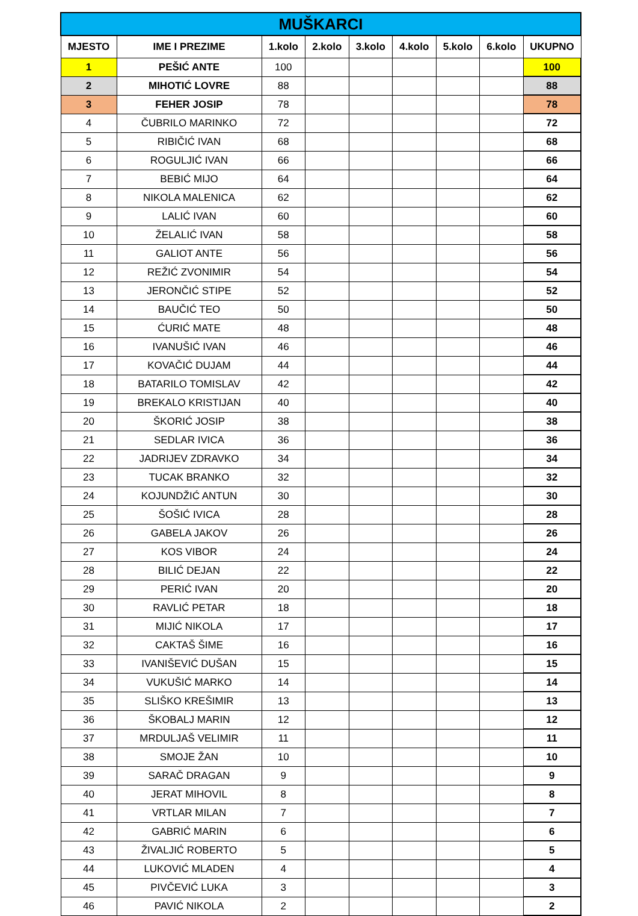| MUŠKARCI | | | | | | | | |
| --- | --- | --- | --- | --- | --- | --- | --- | --- |
| MJESTO | IME I PREZIME | 1.kolo | 2.kolo | 3.kolo | 4.kolo | 5.kolo | 6.kolo | UKUPNO |
| 1 | PEŠIĆ ANTE | 100 | | | | | | 100 |
| 2 | MIHOTIĆ LOVRE | 88 | | | | | | 88 |
| 3 | FEHER JOSIP | 78 | | | | | | 78 |
| 4 | ČUBRILO MARINKO | 72 | | | | | | 72 |
| 5 | RIBIČIĆ IVAN | 68 | | | | | | 68 |
| 6 | ROGULJIĆ IVAN | 66 | | | | | | 66 |
| 7 | BEBIĆ MIJO | 64 | | | | | | 64 |
| 8 | NIKOLA MALENICA | 62 | | | | | | 62 |
| 9 | LALIĆ IVAN | 60 | | | | | | 60 |
| 10 | ŽELALIĆ IVAN | 58 | | | | | | 58 |
| 11 | GALIOT ANTE | 56 | | | | | | 56 |
| 12 | REŽIĆ ZVONIMIR | 54 | | | | | | 54 |
| 13 | JERONČIĆ STIPE | 52 | | | | | | 52 |
| 14 | BAUČIĆ TEO | 50 | | | | | | 50 |
| 15 | ĆURIĆ MATE | 48 | | | | | | 48 |
| 16 | IVANUŠIĆ IVAN | 46 | | | | | | 46 |
| 17 | KOVAČIĆ DUJAM | 44 | | | | | | 44 |
| 18 | BATARILO TOMISLAV | 42 | | | | | | 42 |
| 19 | BREKALO KRISTIJAN | 40 | | | | | | 40 |
| 20 | ŠKORIĆ JOSIP | 38 | | | | | | 38 |
| 21 | SEDLAR IVICA | 36 | | | | | | 36 |
| 22 | JADRIJEV ZDRAVKO | 34 | | | | | | 34 |
| 23 | TUCAK BRANKO | 32 | | | | | | 32 |
| 24 | KOJUNDŽIĆ ANTUN | 30 | | | | | | 30 |
| 25 | ŠOŠIĆ IVICA | 28 | | | | | | 28 |
| 26 | GABELA JAKOV | 26 | | | | | | 26 |
| 27 | KOS VIBOR | 24 | | | | | | 24 |
| 28 | BILIĆ DEJAN | 22 | | | | | | 22 |
| 29 | PERIĆ IVAN | 20 | | | | | | 20 |
| 30 | RAVLIĆ PETAR | 18 | | | | | | 18 |
| 31 | MIJIĆ NIKOLA | 17 | | | | | | 17 |
| 32 | CAKTAŠ ŠIME | 16 | | | | | | 16 |
| 33 | IVANIŠEVIĆ DUŠAN | 15 | | | | | | 15 |
| 34 | VUKUŠIĆ MARKO | 14 | | | | | | 14 |
| 35 | SLIŠKO KREŠIMIR | 13 | | | | | | 13 |
| 36 | ŠKOBALJ MARIN | 12 | | | | | | 12 |
| 37 | MRDULJAŠ VELIMIR | 11 | | | | | | 11 |
| 38 | SMOJE ŽAN | 10 | | | | | | 10 |
| 39 | SARAČ DRAGAN | 9 | | | | | | 9 |
| 40 | JERAT MIHOVIL | 8 | | | | | | 8 |
| 41 | VRTLAR MILAN | 7 | | | | | | 7 |
| 42 | GABRIĆ MARIN | 6 | | | | | | 6 |
| 43 | ŽIVALJIĆ ROBERTO | 5 | | | | | | 5 |
| 44 | LUKOVIĆ MLADEN | 4 | | | | | | 4 |
| 45 | PIVČEVIĆ LUKA | 3 | | | | | | 3 |
| 46 | PAVIĆ NIKOLA | 2 | | | | | | 2 |